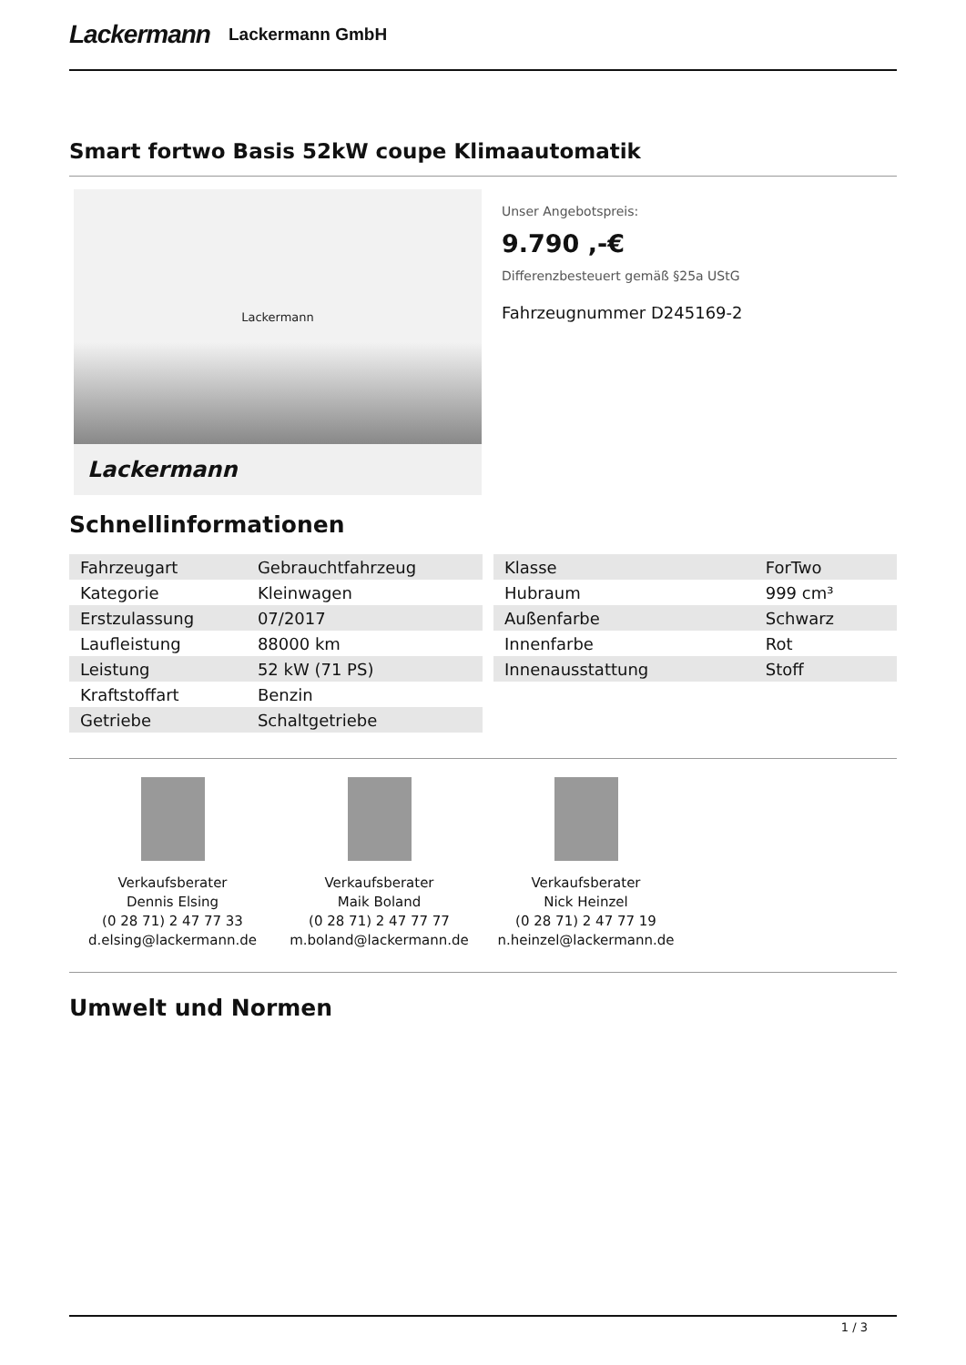Lackermann Lackermann GmbH
Smart fortwo Basis 52kW coupe Klimaautomatik
Lackermann
Lackermann
Unser Angebotspreis:
9.790 ,-€
Differenzbesteuert gemäß §25a UStG
Fahrzeugnummer D245169-2
Schnellinformationen
| Fahrzeugart | Gebrauchtfahrzeug |
| Kategorie | Kleinwagen |
| Erstzulassung | 07/2017 |
| Laufleistung | 88000 km |
| Leistung | 52 kW (71 PS) |
| Kraftstoffart | Benzin |
| Getriebe | Schaltgetriebe |
| Klasse | ForTwo |
| Hubraum | 999 cm³ |
| Außenfarbe | Schwarz |
| Innenfarbe | Rot |
| Innenausstattung | Stoff |
Verkaufsberater
Dennis Elsing
(0 28 71) 2 47 77 33
d.elsing@lackermann.de
Verkaufsberater
Maik Boland
(0 28 71) 2 47 77 77
m.boland@lackermann.de
Verkaufsberater
Nick Heinzel
(0 28 71) 2 47 77 19
n.heinzel@lackermann.de
Umwelt und Normen
1 / 3